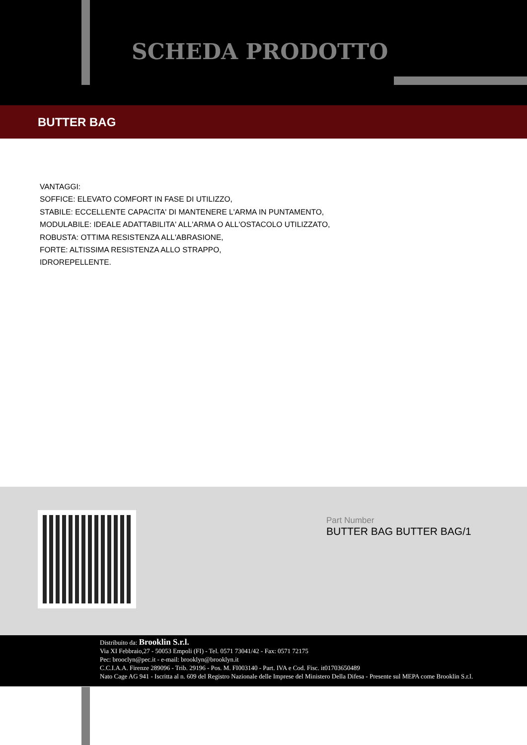SCHEDA PRODOTTO
BUTTER BAG
VANTAGGI:
SOFFICE: ELEVATO COMFORT IN FASE DI UTILIZZO,
STABILE: ECCELLENTE CAPACITA' DI MANTENERE L'ARMA IN PUNTAMENTO,
MODULABILE: IDEALE ADATTABILITA' ALL'ARMA O ALL'OSTACOLO UTILIZZATO,
ROBUSTA: OTTIMA RESISTENZA ALL'ABRASIONE,
FORTE: ALTISSIMA RESISTENZA ALLO STRAPPO,
IDROREPELLENTE.
Part Number
BUTTER BAG BUTTER BAG/1
Distribuito da: Brooklin S.r.l.
Via XI Febbraio,27 - 50053 Empoli (FI) - Tel. 0571 73041/42 - Fax: 0571 72175
Pec: brooclyn@pec.it - e-mail: brooklyn@brooklyn.it
C.C.I.A.A. Firenze 289096 - Trib. 29196 - Pos. M. FI003140 - Part. IVA e Cod. Fisc. it01703650489
Nato Cage AG 941 - Iscritta al n. 609 del Registro Nazionale delle Imprese del Ministero Della Difesa - Presente sul MEPA come Brooklin S.r.l.